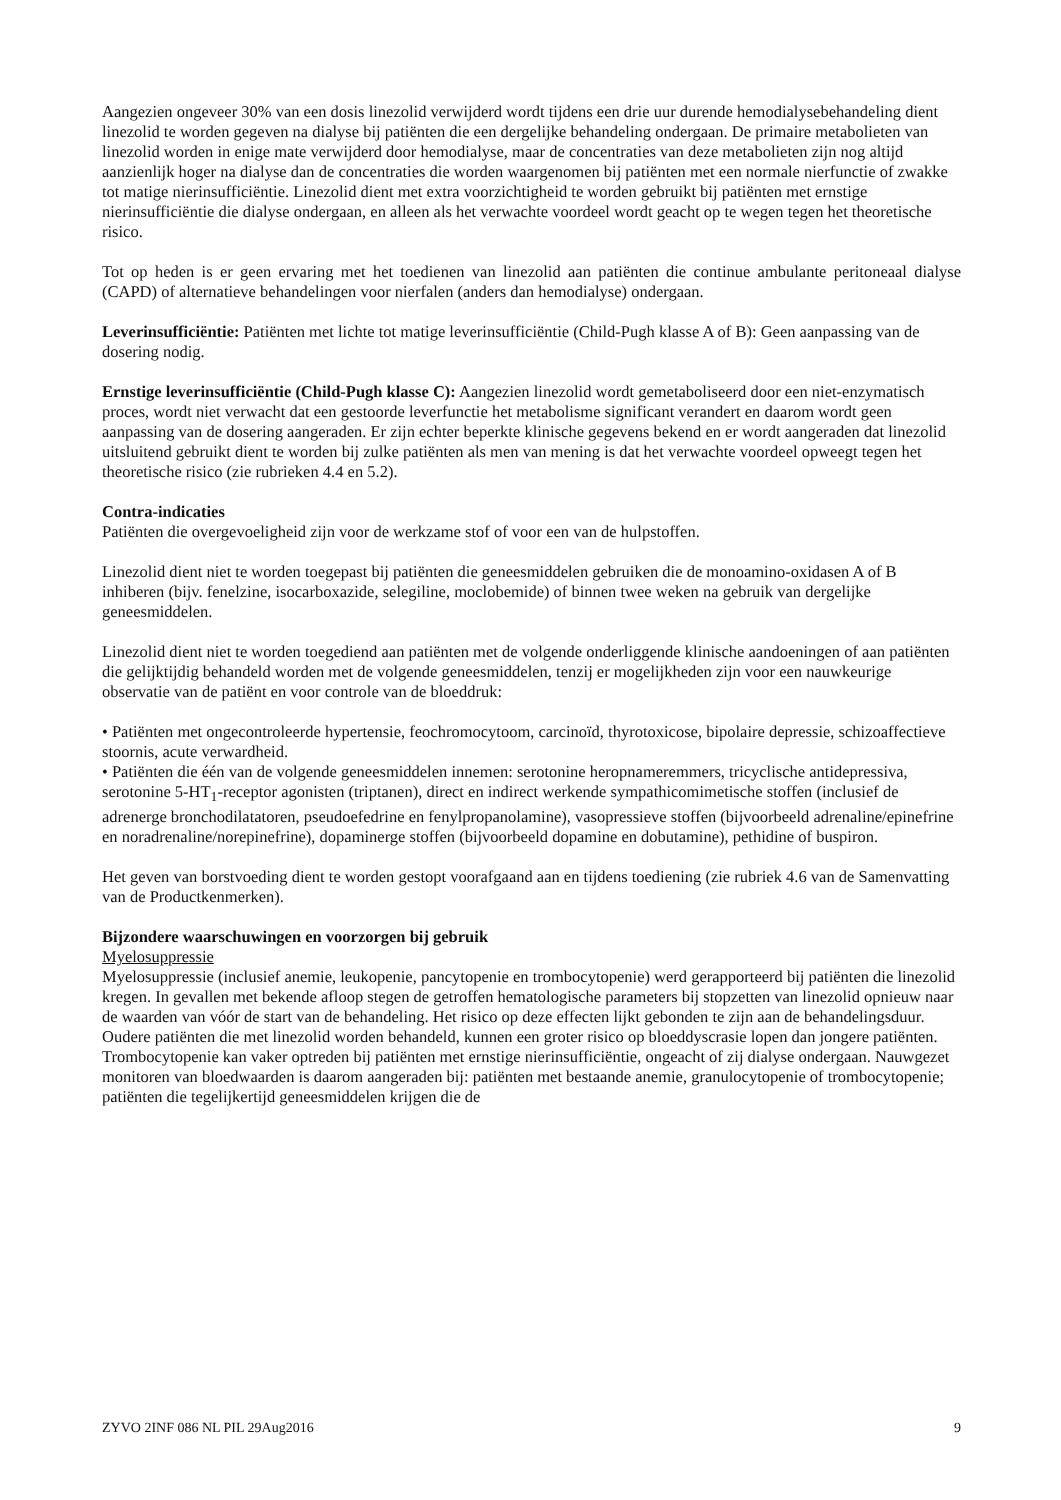Aangezien ongeveer 30% van een dosis linezolid verwijderd wordt tijdens een drie uur durende hemodialysebehandeling dient linezolid te worden gegeven na dialyse bij patiënten die een dergelijke behandeling ondergaan. De primaire metabolieten van linezolid worden in enige mate verwijderd door hemodialyse, maar de concentraties van deze metabolieten zijn nog altijd aanzienlijk hoger na dialyse dan de concentraties die worden waargenomen bij patiënten met een normale nierfunctie of zwakke tot matige nierinsufficiëntie. Linezolid dient met extra voorzichtigheid te worden gebruikt bij patiënten met ernstige nierinsufficiëntie die dialyse ondergaan, en alleen als het verwachte voordeel wordt geacht op te wegen tegen het theoretische risico.
Tot op heden is er geen ervaring met het toedienen van linezolid aan patiënten die continue ambulante peritoneaal dialyse (CAPD) of alternatieve behandelingen voor nierfalen (anders dan hemodialyse) ondergaan.
Leverinsufficiëntie: Patiënten met lichte tot matige leverinsufficiëntie (Child-Pugh klasse A of B): Geen aanpassing van de dosering nodig.
Ernstige leverinsufficiëntie (Child-Pugh klasse C): Aangezien linezolid wordt gemetaboliseerd door een niet-enzymatisch proces, wordt niet verwacht dat een gestoorde leverfunctie het metabolisme significant verandert en daarom wordt geen aanpassing van de dosering aangeraden. Er zijn echter beperkte klinische gegevens bekend en er wordt aangeraden dat linezolid uitsluitend gebruikt dient te worden bij zulke patiënten als men van mening is dat het verwachte voordeel opweegt tegen het theoretische risico (zie rubrieken 4.4 en 5.2).
Contra-indicaties
Patiënten die overgevoeligheid zijn voor de werkzame stof of voor een van de hulpstoffen.
Linezolid dient niet te worden toegepast bij patiënten die geneesmiddelen gebruiken die de monoamino-oxidasen A of B inhiberen (bijv. fenelzine, isocarboxazide, selegiline, moclobemide) of binnen twee weken na gebruik van dergelijke geneesmiddelen.
Linezolid dient niet te worden toegediend aan patiënten met de volgende onderliggende klinische aandoeningen of aan patiënten die gelijktijdig behandeld worden met de volgende geneesmiddelen, tenzij er mogelijkheden zijn voor een nauwkeurige observatie van de patiënt en voor controle van de bloeddruk:
• Patiënten met ongecontroleerde hypertensie, feochromocytoom, carcinoïd, thyrotoxicose, bipolaire depressie, schizoaffectieve stoornis, acute verwardheid.
• Patiënten die één van de volgende geneesmiddelen innemen: serotonine heropnameremmers, tricyclische antidepressiva, serotonine 5-HT<sub>1</sub>-receptor agonisten (triptanen), direct en indirect werkende sympathicomimetische stoffen (inclusief de adrenerge bronchodilatatoren, pseudoefedrine en fenylpropanolamine), vasopressieve stoffen (bijvoorbeeld adrenaline/epinefrine en noradrenaline/norepinefrine), dopaminerge stoffen (bijvoorbeeld dopamine en dobutamine), pethidine of buspiron.
Het geven van borstvoeding dient te worden gestopt voorafgaand aan en tijdens toediening (zie rubriek 4.6 van de Samenvatting van de Productkenmerken).
Bijzondere waarschuwingen en voorzorgen bij gebruik
Myelosuppressie
Myelosuppressie (inclusief anemie, leukopenie, pancytopenie en trombocytopenie) werd gerapporteerd bij patiënten die linezolid kregen. In gevallen met bekende afloop stegen de getroffen hematologische parameters bij stopzetten van linezolid opnieuw naar de waarden van vóór de start van de behandeling. Het risico op deze effecten lijkt gebonden te zijn aan de behandelingsduur. Oudere patiënten die met linezolid worden behandeld, kunnen een groter risico op bloeddyscrasie lopen dan jongere patiënten. Trombocytopenie kan vaker optreden bij patiënten met ernstige nierinsufficiëntie, ongeacht of zij dialyse ondergaan. Nauwgezet monitoren van bloedwaarden is daarom aangeraden bij: patiënten met bestaande anemie, granulocytopenie of trombocytopenie; patiënten die tegelijkertijd geneesmiddelen krijgen die de
ZYVO 2INF 086 NL PIL 29Aug2016 9